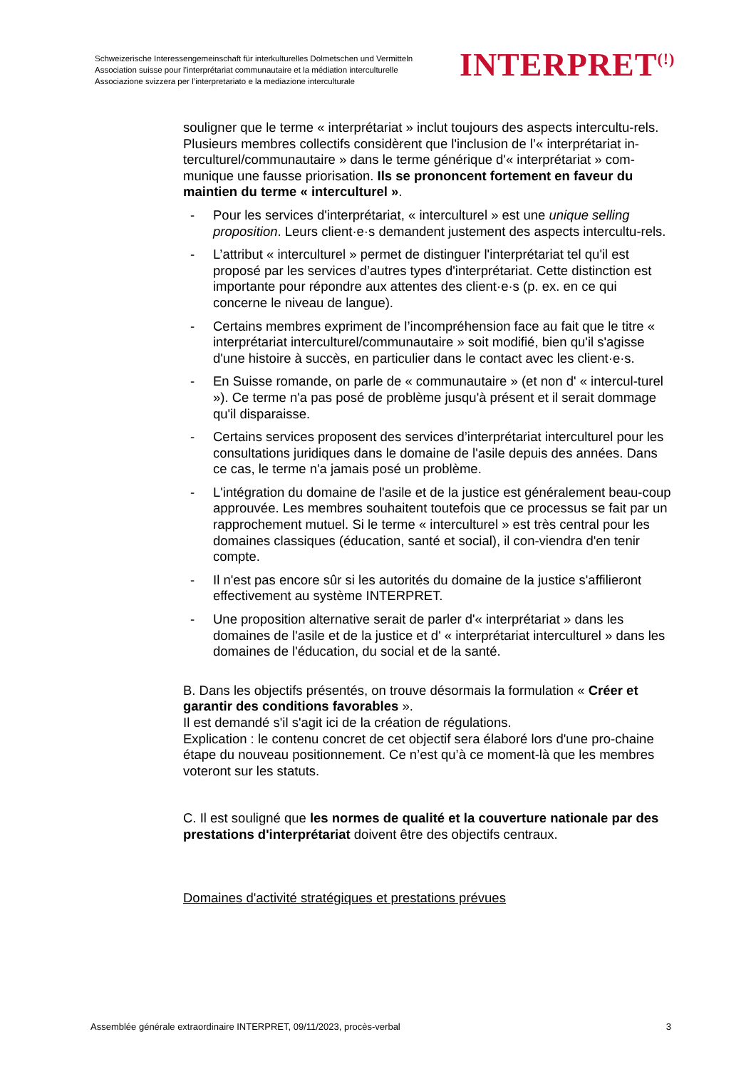Schweizerische Interessengemeinschaft für interkulturelles Dolmetschen und Vermitteln
Association suisse pour l’interprétariat communautaire et la médiation interculturelle
Associazione svizzera per l’interpretariato e la mediazione interculturale
INTERPRET<sup>(!)</sup>
souligner que le terme « interprétariat » inclut toujours des aspects intercultu-rels.
Plusieurs membres collectifs considèrent que l'inclusion de l’« interprétariat in-terculturel/communautaire » dans le terme générique d'« interprétariat » com-munique une fausse priorisation. Ils se prononcent fortement en faveur du maintien du terme « interculturel ».
- Pour les services d'interprétariat, « interculturel » est une unique selling proposition. Leurs client·e·s demandent justement des aspects intercultu-rels.
- L’attribut « interculturel » permet de distinguer l'interprétariat tel qu'il est proposé par les services d’autres types d'interprétariat. Cette distinction est importante pour répondre aux attentes des client·e·s (p. ex. en ce qui concerne le niveau de langue).
- Certains membres expriment de l’incompréhension face au fait que le titre « interprétariat interculturel/communautaire » soit modifié, bien qu'il s'agisse d'une histoire à succès, en particulier dans le contact avec les client·e·s.
- En Suisse romande, on parle de « communautaire » (et non d' « intercul-turel »). Ce terme n'a pas posé de problème jusqu'à présent et il serait dommage qu'il disparaisse.
- Certains services proposent des services d’interprétariat interculturel pour les consultations juridiques dans le domaine de l'asile depuis des années. Dans ce cas, le terme n'a jamais posé un problème.
- L'intégration du domaine de l'asile et de la justice est généralement beau-coup approuvée. Les membres souhaitent toutefois que ce processus se fait par un rapprochement mutuel. Si le terme « interculturel » est très central pour les domaines classiques (éducation, santé et social), il con-viendra d'en tenir compte.
- Il n'est pas encore sûr si les autorités du domaine de la justice s'affilieront effectivement au système INTERPRET.
- Une proposition alternative serait de parler d'« interprétariat » dans les domaines de l'asile et de la justice et d' « interprétariat interculturel » dans les domaines de l'éducation, du social et de la santé.
B. Dans les objectifs présentés, on trouve désormais la formulation « Créer et garantir des conditions favorables ».
Il est demandé s'il s'agit ici de la création de régulations.
Explication : le contenu concret de cet objectif sera élaboré lors d'une pro-chaine étape du nouveau positionnement. Ce n’est qu’à ce moment-là que les membres voteront sur les statuts.
C. Il est souligné que les normes de qualité et la couverture nationale par des prestations d'interprétariat doivent être des objectifs centraux.
Domaines d'activité stratégiques et prestations prévues
Assemblée générale extraordinaire INTERPRET, 09/11/2023, procès-verbal 3